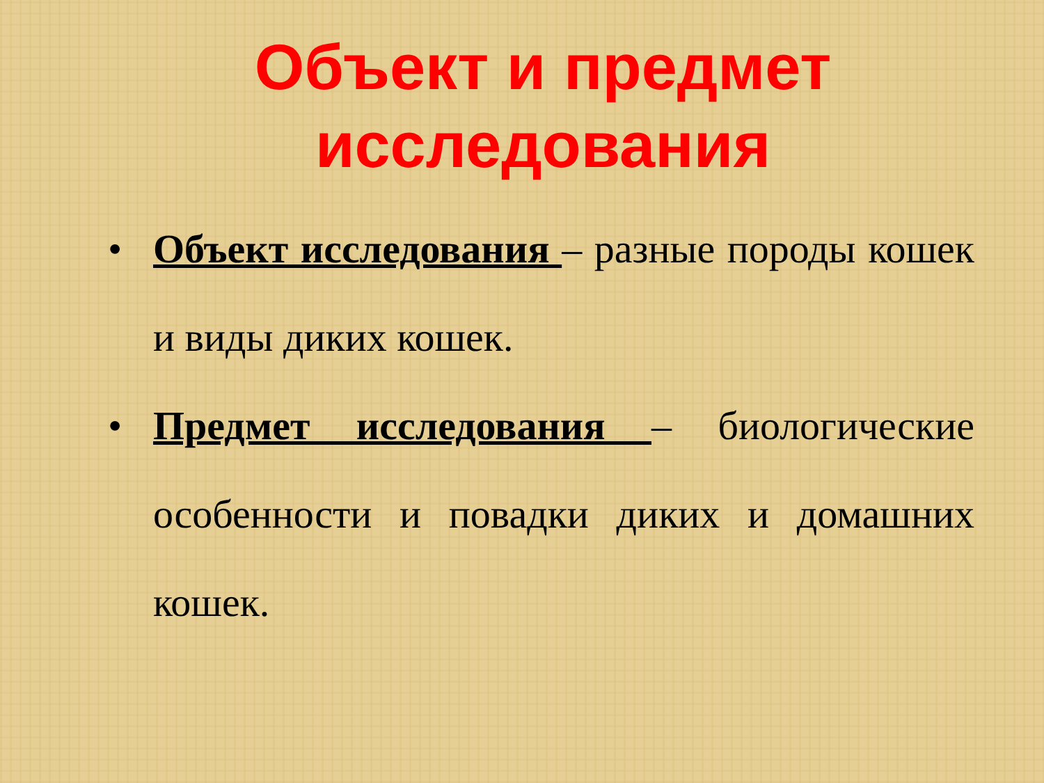Объект и предмет
исследования
• Объект исследования – разные породы кошек и виды диких кошек.
• Предмет исследования – биологические особенности и повадки диких и домашних кошек.